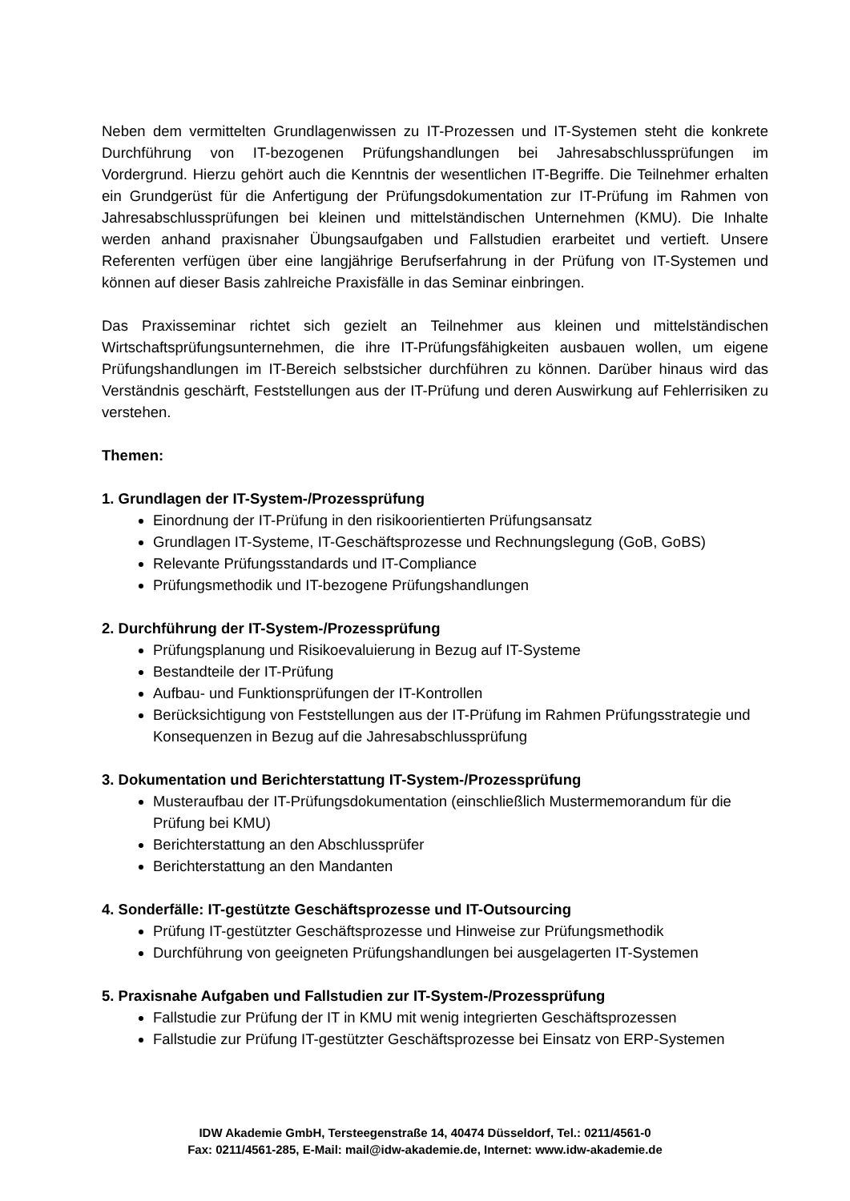Neben dem vermittelten Grundlagenwissen zu IT-Prozessen und IT-Systemen steht die konkrete Durchführung von IT-bezogenen Prüfungshandlungen bei Jahresabschlussprüfungen im Vordergrund. Hierzu gehört auch die Kenntnis der wesentlichen IT-Begriffe. Die Teilnehmer erhalten ein Grundgerüst für die Anfertigung der Prüfungsdokumentation zur IT-Prüfung im Rahmen von Jahresabschlussprüfungen bei kleinen und mittelständischen Unternehmen (KMU). Die Inhalte werden anhand praxisnaher Übungsaufgaben und Fallstudien erarbeitet und vertieft. Unsere Referenten verfügen über eine langjährige Berufserfahrung in der Prüfung von IT-Systemen und können auf dieser Basis zahlreiche Praxisfälle in das Seminar einbringen.
Das Praxisseminar richtet sich gezielt an Teilnehmer aus kleinen und mittelständischen Wirtschaftsprüfungsunternehmen, die ihre IT-Prüfungsfähigkeiten ausbauen wollen, um eigene Prüfungshandlungen im IT-Bereich selbstsicher durchführen zu können. Darüber hinaus wird das Verständnis geschärft, Feststellungen aus der IT-Prüfung und deren Auswirkung auf Fehlerrisiken zu verstehen.
Themen:
1. Grundlagen der IT-System-/Prozessprüfung
Einordnung der IT-Prüfung in den risikoorientierten Prüfungsansatz
Grundlagen IT-Systeme, IT-Geschäftsprozesse und Rechnungslegung (GoB, GoBS)
Relevante Prüfungsstandards und IT-Compliance
Prüfungsmethodik und IT-bezogene Prüfungshandlungen
2. Durchführung der IT-System-/Prozessprüfung
Prüfungsplanung und Risikoevaluierung in Bezug auf IT-Systeme
Bestandteile der IT-Prüfung
Aufbau- und Funktionsprüfungen der IT-Kontrollen
Berücksichtigung von Feststellungen aus der IT-Prüfung im Rahmen Prüfungsstrategie und Konsequenzen in Bezug auf die Jahresabschlussprüfung
3. Dokumentation und Berichterstattung IT-System-/Prozessprüfung
Musteraufbau der IT-Prüfungsdokumentation (einschließlich Mustermemorandum für die Prüfung bei KMU)
Berichterstattung an den Abschlussprüfer
Berichterstattung an den Mandanten
4. Sonderfälle: IT-gestützte Geschäftsprozesse und IT-Outsourcing
Prüfung IT-gestützter Geschäftsprozesse und Hinweise zur Prüfungsmethodik
Durchführung von geeigneten Prüfungshandlungen bei ausgelagerten IT-Systemen
5. Praxisnahe Aufgaben und Fallstudien zur IT-System-/Prozessprüfung
Fallstudie zur Prüfung der IT in KMU mit wenig integrierten Geschäftsprozessen
Fallstudie zur Prüfung IT-gestützter Geschäftsprozesse bei Einsatz von ERP-Systemen
IDW Akademie GmbH, Tersteegenstraße 14, 40474 Düsseldorf, Tel.: 0211/4561-0
Fax: 0211/4561-285, E-Mail: mail@idw-akademie.de, Internet: www.idw-akademie.de